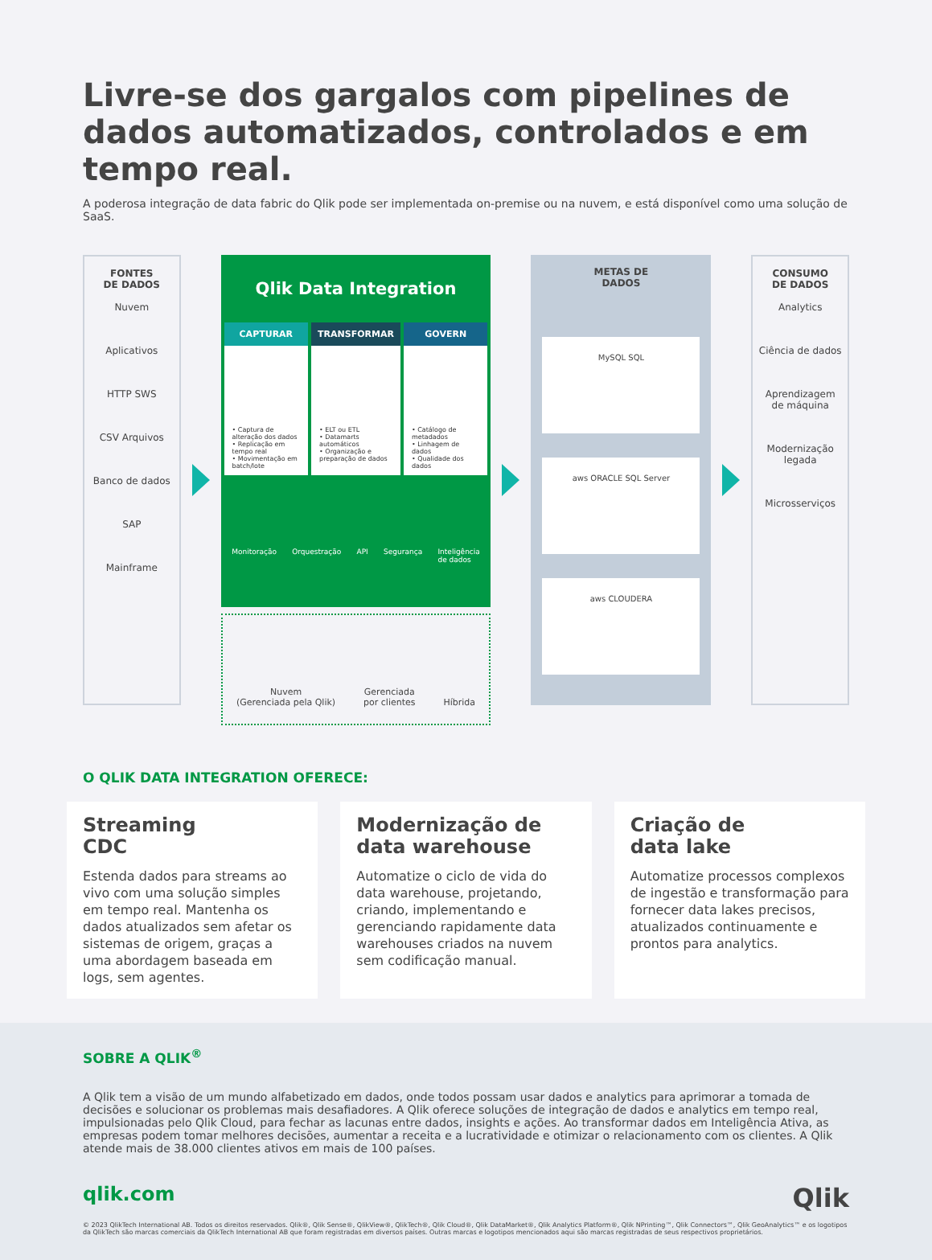Livre-se dos gargalos com pipelines de dados automatizados, controlados e em tempo real.
A poderosa integração de data fabric do Qlik pode ser implementada on-premise ou na nuvem, e está disponível como uma solução de SaaS.
FONTES
DE DADOS
Nuvem
Aplicativos
HTTP SWS
CSV Arquivos
Banco de dados
SAP
Mainframe
Qlik Data Integration
CAPTURAR
• Captura de alteração dos dados
• Replicação em tempo real
• Movimentação em batch/lote
TRANSFORMAR
• ELT ou ETL
• Datamarts automáticos
• Organização e preparação de dados
GOVERN
• Catálogo de metadados
• Linhagem de dados
• Qualidade dos dados
Monitoração Orquestração API Segurança Inteligência
de dados
Nuvem
(Gerenciada pela Qlik) Gerenciada
por clientes Híbrida
METAS DE
DADOS
MySQL SQL
aws ORACLE SQL Server
aws CLOUDERA
CONSUMO
DE DADOS
Analytics
Ciência de dados
Aprendizagem
de máquina
Modernização
legada
Microsserviços
O QLIK DATA INTEGRATION OFERECE:
Streaming
CDC
Estenda dados para streams ao vivo com uma solução simples em tempo real. Mantenha os dados atualizados sem afetar os sistemas de origem, graças a uma abordagem baseada em logs, sem agentes.
Modernização de data warehouse
Automatize o ciclo de vida do data warehouse, projetando, criando, implementando e gerenciando rapidamente data warehouses criados na nuvem sem codificação manual.
Criação de
data lake
Automatize processos complexos de ingestão e transformação para fornecer data lakes precisos, atualizados continuamente e prontos para analytics.
SOBRE A QLIK<sup>®</sup>
A Qlik tem a visão de um mundo alfabetizado em dados, onde todos possam usar dados e analytics para aprimorar a tomada de decisões e solucionar os problemas mais desafiadores. A Qlik oferece soluções de integração de dados e analytics em tempo real, impulsionadas pelo Qlik Cloud, para fechar as lacunas entre dados, insights e ações. Ao transformar dados em Inteligência Ativa, as empresas podem tomar melhores decisões, aumentar a receita e a lucratividade e otimizar o relacionamento com os clientes. A Qlik atende mais de 38.000 clientes ativos em mais de 100 países.
qlik.com Qlik
© 2023 QlikTech International AB. Todos os direitos reservados. Qlik®, Qlik Sense®, QlikView®, QlikTech®, Qlik Cloud®, Qlik DataMarket®, Qlik Analytics Platform®, Qlik NPrinting™, Qlik Connectors™, Qlik GeoAnalytics™ e os logotipos da QlikTech são marcas comerciais da QlikTech International AB que foram registradas em diversos países. Outras marcas e logotipos mencionados aqui são marcas registradas de seus respectivos proprietários.